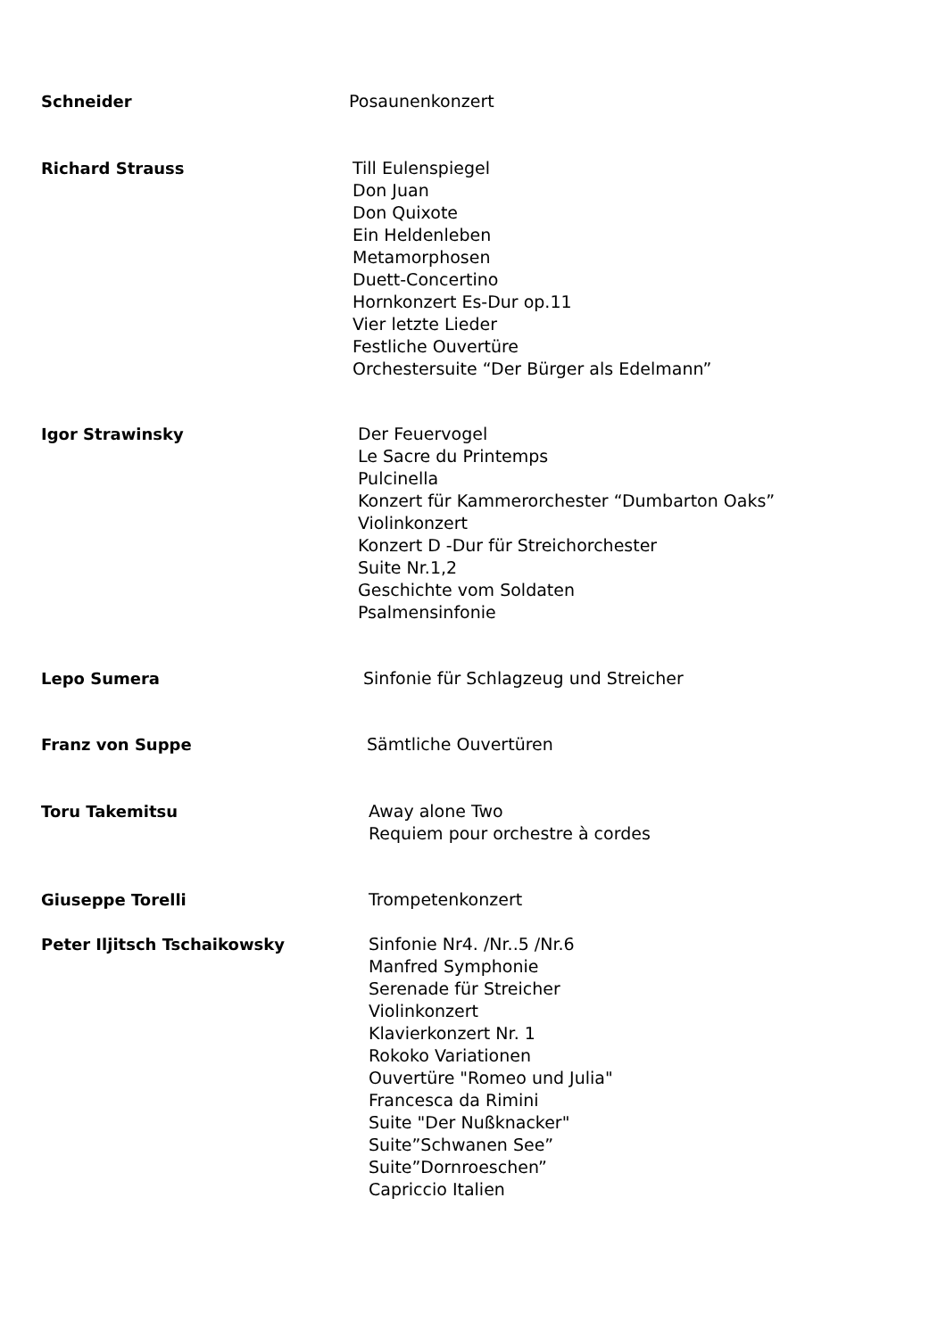Schneider Posaunenkonzert
Richard Strauss Till Eulenspiegel
Don Juan
Don Quixote
Ein Heldenleben
Metamorphosen
Duett-Concertino
Hornkonzert Es-Dur op.11
Vier letzte Lieder
Festliche Ouvertüre
Orchestersuite “Der Bürger als Edelmann”
Igor Strawinsky Der Feuervogel
Le Sacre du Printemps
Pulcinella
Konzert für Kammerorchester “Dumbarton Oaks”
Violinkonzert
Konzert D -Dur für Streichorchester
Suite Nr.1,2
Geschichte vom Soldaten
Psalmensinfonie
Lepo Sumera Sinfonie für Schlagzeug und Streicher
Franz von Suppe Sämtliche Ouvertüren
Toru Takemitsu Away alone Two
Requiem pour orchestre à cordes
Giuseppe Torelli Trompetenkonzert
Peter Iljitsch Tschaikowsky Sinfonie Nr4. /Nr..5 /Nr.6
Manfred Symphonie
Serenade für Streicher
Violinkonzert
Klavierkonzert Nr. 1
Rokoko Variationen
Ouvertüre "Romeo und Julia"
Francesca da Rimini
Suite "Der Nußknacker"
Suite”Schwanen See”
Suite”Dornroeschen”
Capriccio Italien